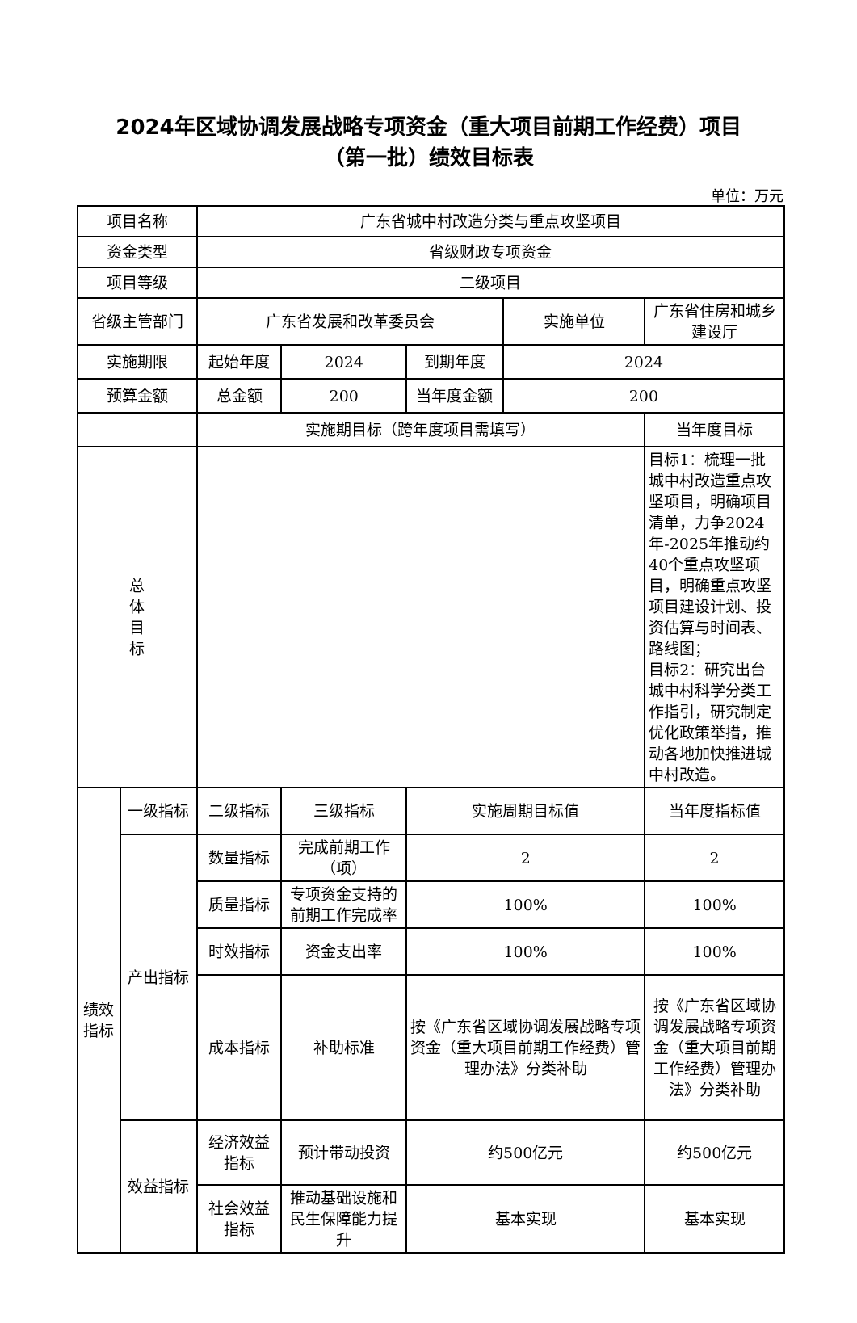2024年区域协调发展战略专项资金（重大项目前期工作经费）项目
（第一批）绩效目标表
单位：万元
| 项目名称 | | 广东省城中村改造分类与重点攻坚项目 | | | | |
| 资金类型 | | 省级财政专项资金 | | | | |
| 项目等级 | | 二级项目 | | | | |
| 省级主管部门 | | 广东省发展和改革委员会 | | | 实施单位 | 广东省住房和城乡建设厅 |
| 实施期限 | | 起始年度 | 2024 | 到期年度 | 2024 | |
| 预算金额 | | 总金额 | 200 | 当年度金额 | 200 | |
| | | 实施期目标（跨年度项目需填写） | | | | 当年度目标 |
| 总 体 目 标 | | | | | | 目标1：梳理一批城中村改造重点攻坚项目，明确项目清单，力争2024年-2025年推动约40个重点攻坚项目，明确重点攻坚项目建设计划、投资估算与时间表、路线图； 目标2：研究出台城中村科学分类工作指引，研究制定优化政策举措，推动各地加快推进城中村改造。 |
| 绩效 指标 | 一级指标 | 二级指标 | 三级指标 | 实施周期目标值 | | 当年度指标值 |
| | 产出指标 | 数量指标 | 完成前期工作（项） | 2 | | 2 |
| | | 质量指标 | 专项资金支持的前期工作完成率 | 100% | | 100% |
| | | 时效指标 | 资金支出率 | 100% | | 100% |
| | | 成本指标 | 补助标准 | 按《广东省区域协调发展战略专项资金（重大项目前期工作经费）管理办法》分类补助 | | 按《广东省区域协调发展战略专项资金（重大项目前期工作经费）管理办法》分类补助 |
| | 效益指标 | 经济效益指标 | 预计带动投资 | 约500亿元 | | 约500亿元 |
| | | 社会效益指标 | 推动基础设施和民生保障能力提升 | 基本实现 | | 基本实现 |